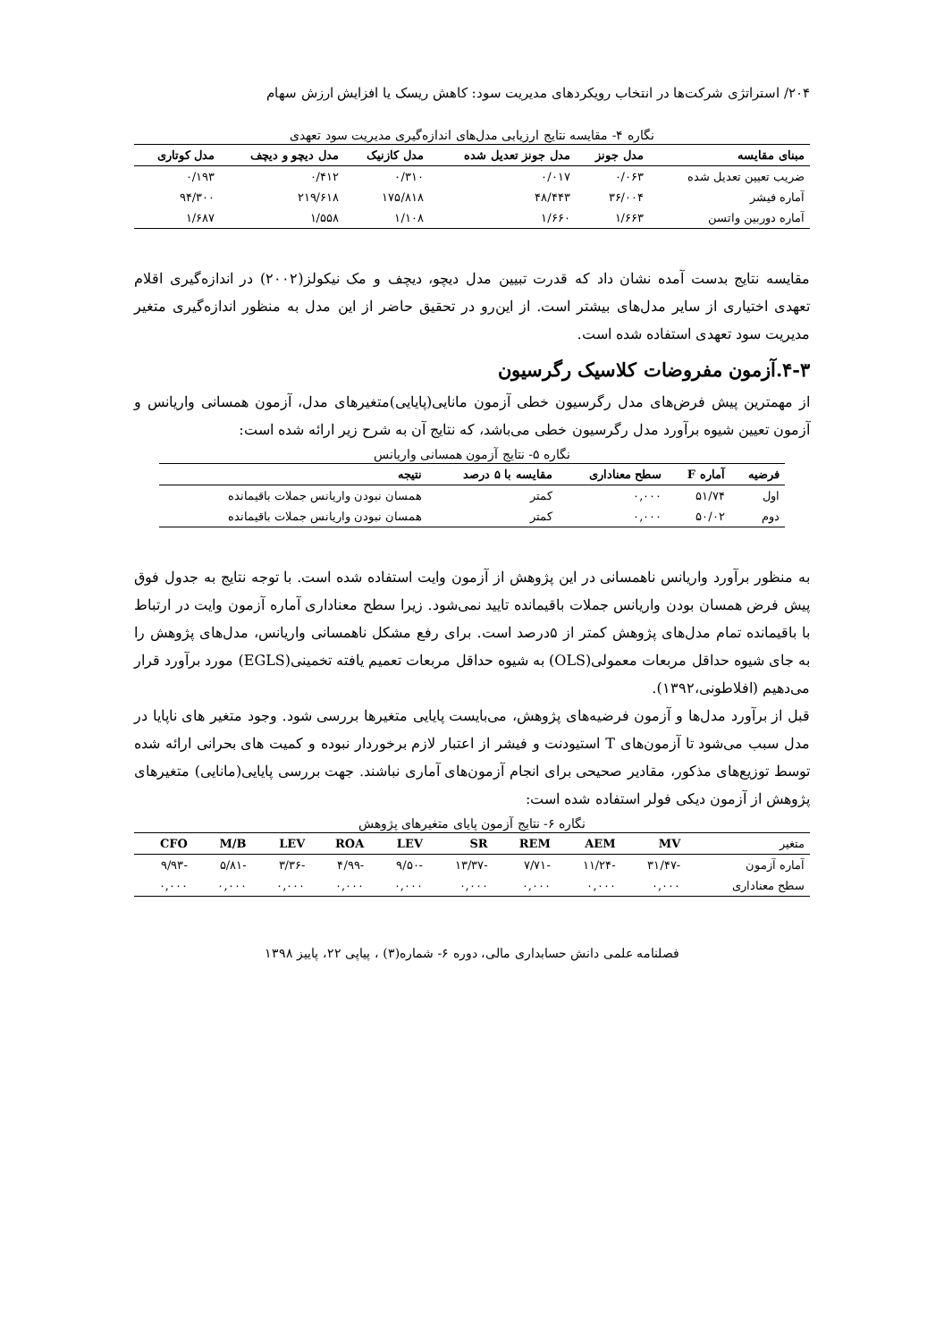۲۰۴/ استراتژی شرکت‌ها در انتخاب رویکردهای مدیریت سود: کاهش ریسک یا افزایش ارزش سهام
نگاره ۴- مقایسه نتایج ارزیابی مدل‌های اندازه‌گیری مدیریت سود تعهدی
| مبنای مقایسه | مدل جونز | مدل جونز تعدیل شده | مدل کازنیک | مدل دیچو و دیچف | مدل کوتاری |
| --- | --- | --- | --- | --- | --- |
| ضریب تعیین تعدیل شده | ۰/۰۶۳ | ۰/۰۱۷ | ۰/۳۱۰ | ۰/۴۱۲ | ۰/۱۹۳ |
| آماره فیشر | ۳۶/۰۰۴ | ۴۸/۴۴۳ | ۱۷۵/۸۱۸ | ۲۱۹/۶۱۸ | ۹۴/۳۰۰ |
| آماره دوربین واتسن | ۱/۶۶۳ | ۱/۶۶۰ | ۱/۱۰۸ | ۱/۵۵۸ | ۱/۶۸۷ |
مقایسه نتایج بدست آمده نشان داد که قدرت تبیین مدل دیچو، دیچف و مک نیکولز(۲۰۰۲) در اندازه‌گیری اقلام تعهدی اختیاری از سایر مدل‌های بیشتر است. از این‌رو در تحقیق حاضر از این مدل به منظور اندازه‌گیری متغیر مدیریت سود تعهدی استفاده شده است.
۴-۳.آزمون مفروضات کلاسیک رگرسیون
از مهمترین پیش فرض‌های مدل رگرسیون خطی آزمون مانایی(پایایی)متغیرهای مدل، آزمون همسانی واریانس و آزمون تعیین شیوه برآورد مدل رگرسیون خطی می‌باشد، که نتایج آن به شرح زیر ارائه شده است:
نگاره ۵- نتایج آزمون همسانی واریانس
| فرضیه | آماره F | سطح معناداری | مقایسه با ۵ درصد | نتیجه |
| --- | --- | --- | --- | --- |
| اول | ۵۱/۷۴ | ۰,۰۰۰ | کمتر | همسان نبودن واریانس جملات باقیمانده |
| دوم | ۵۰/۰۲ | ۰,۰۰۰ | کمتر | همسان نبودن واریانس جملات باقیمانده |
به منظور برآورد واریانس ناهمسانی در این پژوهش از آزمون وایت استفاده شده است. با توجه نتایج به جدول فوق پیش فرض همسان بودن واریانس جملات باقیمانده تایید نمی‌شود. زیرا سطح معناداری آماره آزمون وایت در ارتباط با باقیمانده تمام مدل‌های پژوهش کمتر از ۵درصد است. برای رفع مشکل ناهمسانی واریانس، مدل‌های پژوهش را به جای شیوه حداقل مربعات معمولی(OLS) به شیوه حداقل مربعات تعمیم یافته تخمینی(EGLS) مورد برآورد قرار می‌دهیم (افلاطونی،۱۳۹۲).
قبل از برآورد مدل‌ها و آزمون فرضیه‌های پژوهش، می‌بایست پایایی متغیرها بررسی شود. وجود متغیر های ناپایا در مدل سبب می‌شود تا آزمون‌های T استیودنت و فیشر از اعتبار لازم برخوردار نبوده و کمیت های بحرانی ارائه شده توسط توزیع‌های مذکور، مقادیر صحیحی برای انجام آزمون‌های آماری نباشند. جهت بررسی پایایی(مانایی) متغیرهای پژوهش از آزمون دیکی فولر استفاده شده است:
نگاره ۶- نتایج آزمون پایای متغیرهای پژوهش
| متغیر | MV | AEM | REM | SR | LEV | ROA | LEV | M/B | CFO |
| --- | --- | --- | --- | --- | --- | --- | --- | --- | --- |
| آماره آزمون | -۳۱/۴۷ | -۱۱/۲۴ | -۷/۷۱ | -۱۳/۳۷ | -۹/۵۰ | -۴/۹۹ | -۳/۳۶ | -۵/۸۱ | -۹/۹۳ |
| سطح معناداری | ۰,۰۰۰ | ۰,۰۰۰ | ۰,۰۰۰ | ۰,۰۰۰ | ۰,۰۰۰ | ۰,۰۰۰ | ۰,۰۰۰ | ۰,۰۰۰ | ۰,۰۰۰ |
فصلنامه علمی دانش حسابداری مالی، دوره ۶- شماره(۳) ، پیاپی ۲۲، پاییز ۱۳۹۸